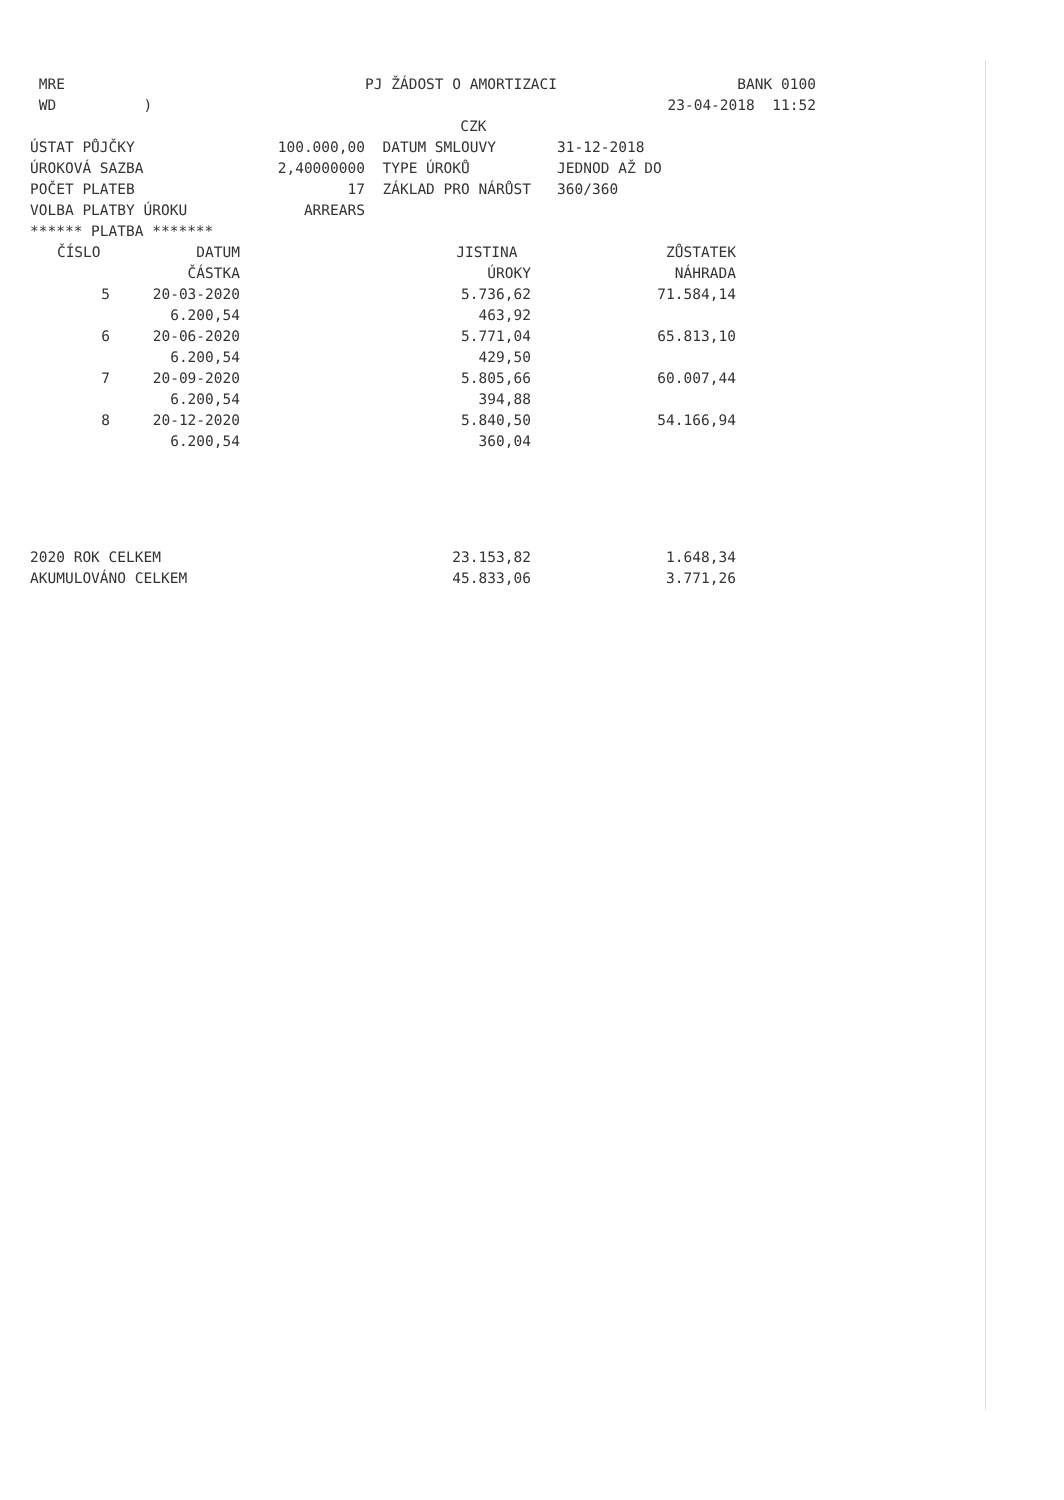| MRE | | | PJ ŽÁDOST O AMORTIZACI | | | BANK 0100 | |
| WD ) | | | | | | 23-04-2018 11:52 | |
| | | | | CZK | | | |
| ÚSTAT PŮJČKY | | 100.000,00 | DATUM SMLOUVY | | 31-12-2018 | | |
| ÚROKOVÁ SAZBA | | 2,40000000 | TYPE ÚROKŮ | | JEDNOD AŽ DO | | |
| POČET PLATEB | | 17 | ZÁKLAD PRO NÁRŮST | | 360/360 | | |
| VOLBA PLATBY ÚROKU | | ARREARS | | | | | |
| ****** PLATBA ******* | | | | | | | |
| ČÍSLO | DATUM | | | JISTINA | | ZŮSTATEK | |
| | ČÁSTKA | | | ÚROKY | | NÁHRADA | |
| 5 | 20-03-2020 | | | 5.736,62 | | 71.584,14 | |
| | 6.200,54 | | | 463,92 | | | |
| 6 | 20-06-2020 | | | 5.771,04 | | 65.813,10 | |
| | 6.200,54 | | | 429,50 | | | |
| 7 | 20-09-2020 | | | 5.805,66 | | 60.007,44 | |
| | 6.200,54 | | | 394,88 | | | |
| 8 | 20-12-2020 | | | 5.840,50 | | 54.166,94 | |
| | 6.200,54 | | | 360,04 | | | |
| 2020 ROK CELKEM | | | | 23.153,82 | | 1.648,34 | |
| AKUMULOVÁNO CELKEM | | | | 45.833,06 | | 3.771,26 | |